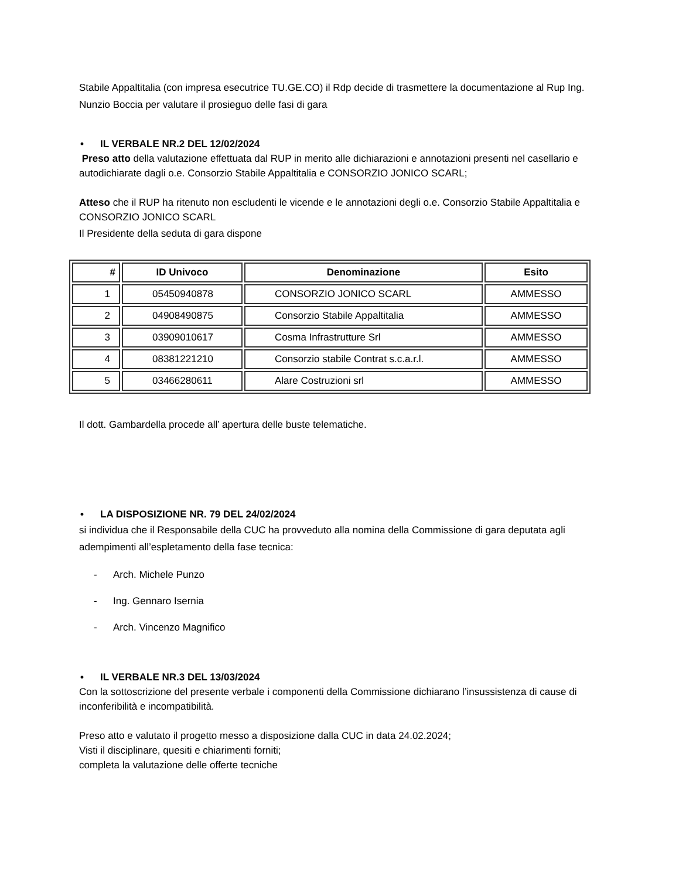Stabile Appaltitalia (con impresa esecutrice TU.GE.CO) il Rdp decide di trasmettere la documentazione al Rup Ing. Nunzio Boccia per valutare il prosieguo delle fasi di gara
• IL VERBALE NR.2 DEL 12/02/2024
Preso atto della valutazione effettuata dal RUP in merito alle dichiarazioni e annotazioni presenti nel casellario e autodichiarate dagli o.e. Consorzio Stabile Appaltitalia e CONSORZIO JONICO SCARL;
Atteso che il RUP ha ritenuto non escludenti le vicende e le annotazioni degli o.e. Consorzio Stabile Appaltitalia e CONSORZIO JONICO SCARL
Il Presidente della seduta di gara dispone
| # | ID Univoco | Denominazione | Esito |
| --- | --- | --- | --- |
| 1 | 05450940878 | CONSORZIO JONICO SCARL | AMMESSO |
| 2 | 04908490875 | Consorzio Stabile Appaltitalia | AMMESSO |
| 3 | 03909010617 | Cosma Infrastrutture Srl | AMMESSO |
| 4 | 08381221210 | Consorzio stabile Contrat s.c.a.r.l. | AMMESSO |
| 5 | 03466280611 | Alare Costruzioni srl | AMMESSO |
Il dott. Gambardella procede all’ apertura delle buste telematiche.
• LA DISPOSIZIONE NR. 79 DEL 24/02/2024
si individua che il Responsabile della CUC ha provveduto alla nomina della Commissione di gara deputata agli adempimenti all’espletamento della fase tecnica:
- Arch. Michele Punzo
- Ing. Gennaro Isernia
- Arch. Vincenzo Magnifico
• IL VERBALE NR.3 DEL 13/03/2024
Con la sottoscrizione del presente verbale i componenti della Commissione dichiarano l’insussistenza di cause di inconferibilità e incompatibilità.
Preso atto e valutato il progetto messo a disposizione dalla CUC in data 24.02.2024;
Visti il disciplinare, quesiti e chiarimenti forniti;
completa la valutazione delle offerte tecniche